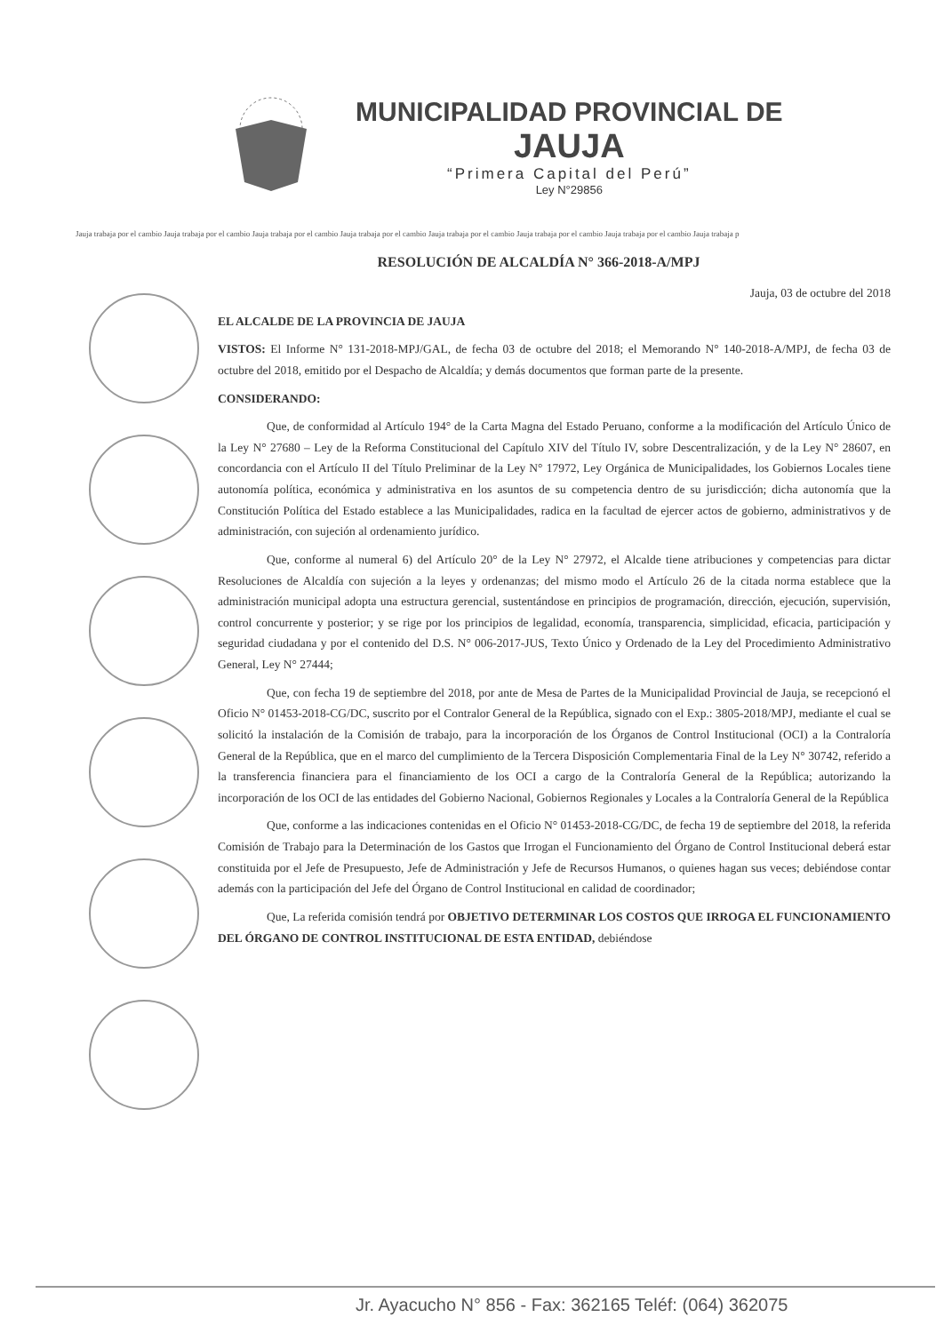MUNICIPALIDAD PROVINCIAL DE
JAUJA
“Primera Capital del Perú”
Ley N°29856
Jauja trabaja por el cambio Jauja trabaja por el cambio Jauja trabaja por el cambio Jauja trabaja por el cambio Jauja trabaja por el cambio Jauja trabaja por el cambio Jauja trabaja por el cambio Jauja trabaja p
RESOLUCIÓN DE ALCALDÍA N° 366-2018-A/MPJ
Jauja, 03 de octubre del 2018
EL ALCALDE DE LA PROVINCIA DE JAUJA
VISTOS: El Informe N° 131-2018-MPJ/GAL, de fecha 03 de octubre del 2018; el Memorando N° 140-2018-A/MPJ, de fecha 03 de octubre del 2018, emitido por el Despacho de Alcaldía; y demás documentos que forman parte de la presente.
CONSIDERANDO:
Que, de conformidad al Artículo 194° de la Carta Magna del Estado Peruano, conforme a la modificación del Artículo Único de la Ley N° 27680 – Ley de la Reforma Constitucional del Capítulo XIV del Título IV, sobre Descentralización, y de la Ley N° 28607, en concordancia con el Artículo II del Título Preliminar de la Ley N° 17972, Ley Orgánica de Municipalidades, los Gobiernos Locales tiene autonomía política, económica y administrativa en los asuntos de su competencia dentro de su jurisdicción; dicha autonomía que la Constitución Política del Estado establece a las Municipalidades, radica en la facultad de ejercer actos de gobierno, administrativos y de administración, con sujeción al ordenamiento jurídico.
Que, conforme al numeral 6) del Artículo 20° de la Ley N° 27972, el Alcalde tiene atribuciones y competencias para dictar Resoluciones de Alcaldía con sujeción a la leyes y ordenanzas; del mismo modo el Artículo 26 de la citada norma establece que la administración municipal adopta una estructura gerencial, sustentándose en principios de programación, dirección, ejecución, supervisión, control concurrente y posterior; y se rige por los principios de legalidad, economía, transparencia, simplicidad, eficacia, participación y seguridad ciudadana y por el contenido del D.S. N° 006-2017-JUS, Texto Único y Ordenado de la Ley del Procedimiento Administrativo General, Ley N° 27444;
Que, con fecha 19 de septiembre del 2018, por ante de Mesa de Partes de la Municipalidad Provincial de Jauja, se recepcionó el Oficio N° 01453-2018-CG/DC, suscrito por el Contralor General de la República, signado con el Exp.: 3805-2018/MPJ, mediante el cual se solicitó la instalación de la Comisión de trabajo, para la incorporación de los Órganos de Control Institucional (OCI) a la Contraloría General de la República, que en el marco del cumplimiento de la Tercera Disposición Complementaria Final de la Ley N° 30742, referido a la transferencia financiera para el financiamiento de los OCI a cargo de la Contraloría General de la República; autorizando la incorporación de los OCI de las entidades del Gobierno Nacional, Gobiernos Regionales y Locales a la Contraloría General de la República
Que, conforme a las indicaciones contenidas en el Oficio N° 01453-2018-CG/DC, de fecha 19 de septiembre del 2018, la referida Comisión de Trabajo para la Determinación de los Gastos que Irrogan el Funcionamiento del Órgano de Control Institucional deberá estar constituida por el Jefe de Presupuesto, Jefe de Administración y Jefe de Recursos Humanos, o quienes hagan sus veces; debiéndose contar además con la participación del Jefe del Órgano de Control Institucional en calidad de coordinador;
Que, La referida comisión tendrá por OBJETIVO DETERMINAR LOS COSTOS QUE IRROGA EL FUNCIONAMIENTO DEL ÓRGANO DE CONTROL INSTITUCIONAL DE ESTA ENTIDAD, debiéndose
Jr. Ayacucho N° 856 - Fax: 362165 Teléf: (064) 362075